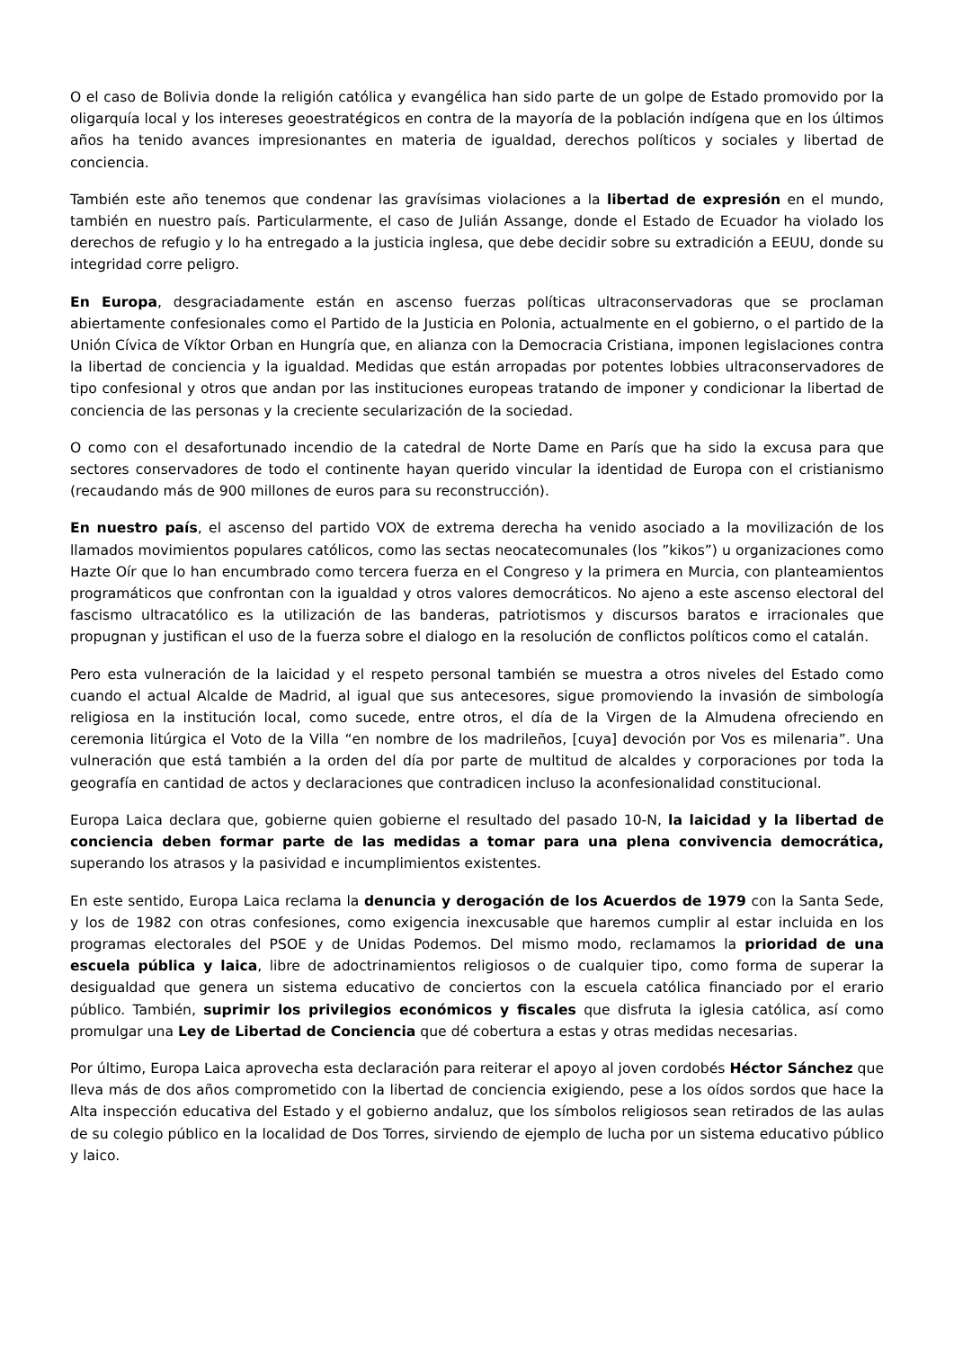O el caso de Bolivia donde la religión católica y evangélica han sido parte de un golpe de Estado promovido por la oligarquía local y los intereses geoestratégicos en contra de la mayoría de la población indígena que en los últimos años ha tenido avances impresionantes en materia de igualdad, derechos políticos y sociales y libertad de conciencia.
También este año tenemos que condenar las gravísimas violaciones a la libertad de expresión en el mundo, también en nuestro país. Particularmente, el caso de Julián Assange, donde el Estado de Ecuador ha violado los derechos de refugio y lo ha entregado a la justicia inglesa, que debe decidir sobre su extradición a EEUU, donde su integridad corre peligro.
En Europa, desgraciadamente están en ascenso fuerzas políticas ultraconservadoras que se proclaman abiertamente confesionales como el Partido de la Justicia en Polonia, actualmente en el gobierno, o el partido de la Unión Cívica de Víktor Orban en Hungría que, en alianza con la Democracia Cristiana, imponen legislaciones contra la libertad de conciencia y la igualdad. Medidas que están arropadas por potentes lobbies ultraconservadores de tipo confesional y otros que andan por las instituciones europeas tratando de imponer y condicionar la libertad de conciencia de las personas y la creciente secularización de la sociedad.
O como con el desafortunado incendio de la catedral de Norte Dame en París que ha sido la excusa para que sectores conservadores de todo el continente hayan querido vincular la identidad de Europa con el cristianismo (recaudando más de 900 millones de euros para su reconstrucción).
En nuestro país, el ascenso del partido VOX de extrema derecha ha venido asociado a la movilización de los llamados movimientos populares católicos, como las sectas neocatecomunales (los ”kikos”) u organizaciones como Hazte Oír que lo han encumbrado como tercera fuerza en el Congreso y la primera en Murcia, con planteamientos programáticos que confrontan con la igualdad y otros valores democráticos. No ajeno a este ascenso electoral del fascismo ultracatólico es la utilización de las banderas, patriotismos y discursos baratos e irracionales que propugnan y justifican el uso de la fuerza sobre el dialogo en la resolución de conflictos políticos como el catalán.
Pero esta vulneración de la laicidad y el respeto personal también se muestra a otros niveles del Estado como cuando el actual Alcalde de Madrid, al igual que sus antecesores, sigue promoviendo la invasión de simbología religiosa en la institución local, como sucede, entre otros, el día de la Virgen de la Almudena ofreciendo en ceremonia litúrgica el Voto de la Villa “en nombre de los madrileños, [cuya] devoción por Vos es milenaria”. Una vulneración que está también a la orden del día por parte de multitud de alcaldes y corporaciones por toda la geografía en cantidad de actos y declaraciones que contradicen incluso la aconfesionalidad constitucional.
Europa Laica declara que, gobierne quien gobierne el resultado del pasado 10-N, la laicidad y la libertad de conciencia deben formar parte de las medidas a tomar para una plena convivencia democrática, superando los atrasos y la pasividad e incumplimientos existentes.
En este sentido, Europa Laica reclama la denuncia y derogación de los Acuerdos de 1979 con la Santa Sede, y los de 1982 con otras confesiones, como exigencia inexcusable que haremos cumplir al estar incluida en los programas electorales del PSOE y de Unidas Podemos. Del mismo modo, reclamamos la prioridad de una escuela pública y laica, libre de adoctrinamientos religiosos o de cualquier tipo, como forma de superar la desigualdad que genera un sistema educativo de conciertos con la escuela católica financiado por el erario público. También, suprimir los privilegios económicos y fiscales que disfruta la iglesia católica, así como promulgar una Ley de Libertad de Conciencia que dé cobertura a estas y otras medidas necesarias.
Por último, Europa Laica aprovecha esta declaración para reiterar el apoyo al joven cordobés Héctor Sánchez que lleva más de dos años comprometido con la libertad de conciencia exigiendo, pese a los oídos sordos que hace la Alta inspección educativa del Estado y el gobierno andaluz, que los símbolos religiosos sean retirados de las aulas de su colegio público en la localidad de Dos Torres, sirviendo de ejemplo de lucha por un sistema educativo público y laico.